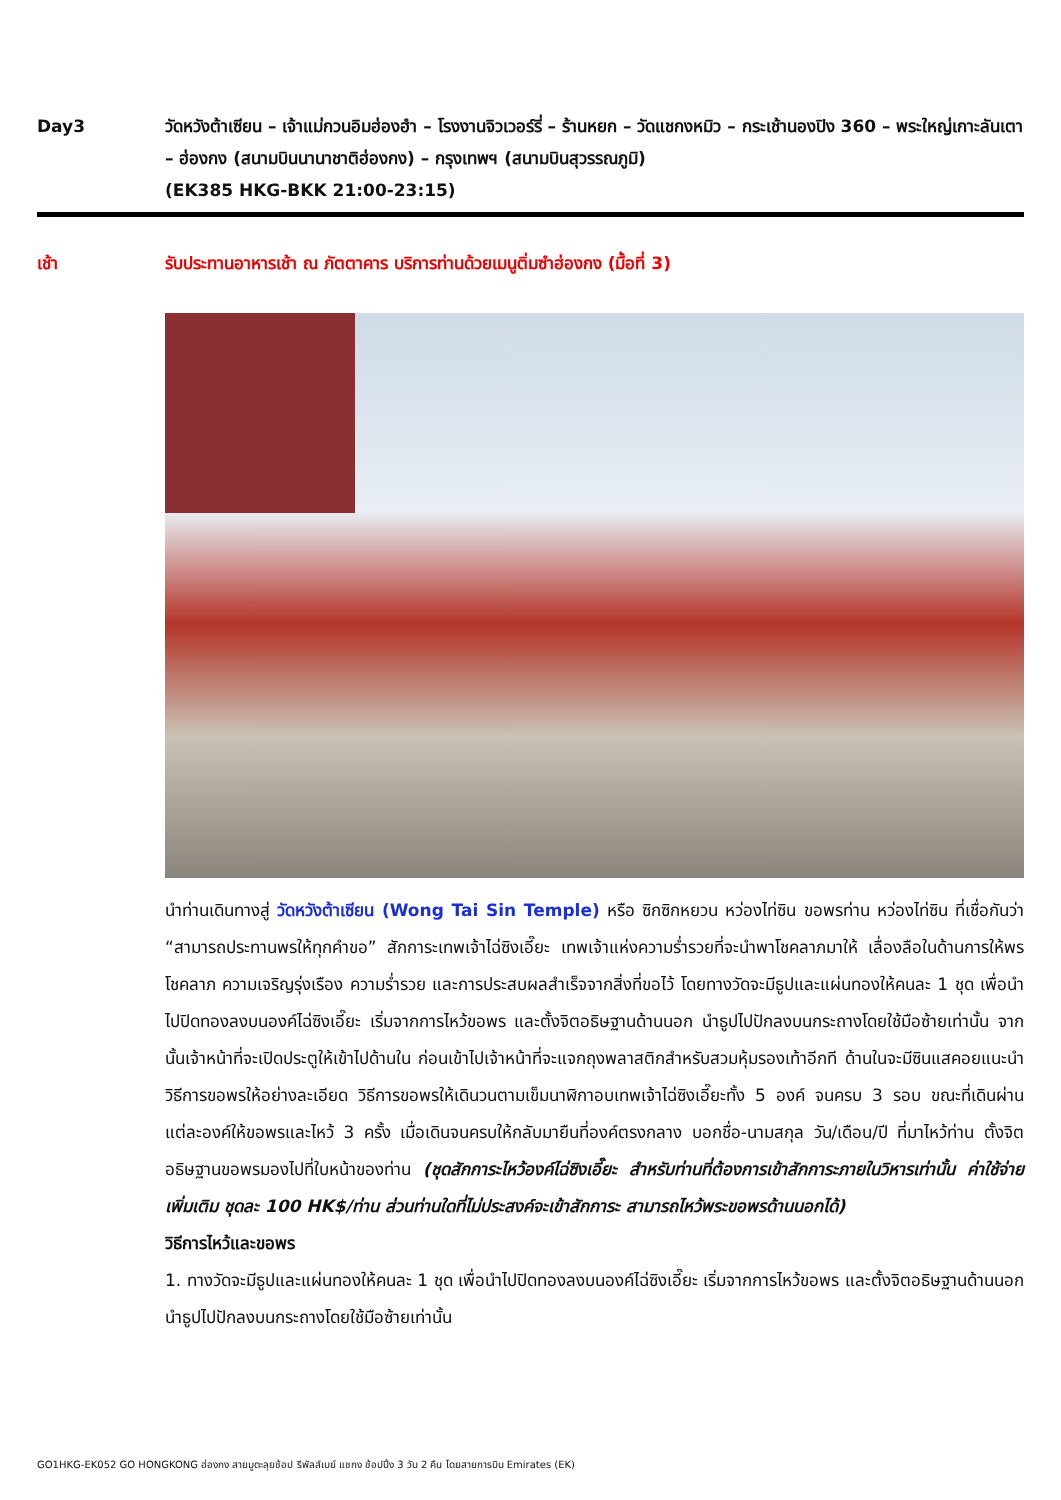Day3 วัดหวังต้าเซียน – เจ้าแม่กวนอิมฮ่องฮำ – โรงงานจิวเวอร์รี่ – ร้านหยก – วัดแชกงหมิว – กระเช้านองปิง 360 – พระใหญ่เกาะลันเตา – ฮ่องกง (สนามบินนานาชาติฮ่องกง) – กรุงเทพฯ (สนามบินสุวรรณภูมิ)
(EK385 HKG-BKK 21:00-23:15)
เช้า รับประทานอาหารเช้า ณ ภัตตาคาร บริการท่านด้วยเมนูติ่มซำฮ่องกง (มื้อที่ 3)
นำท่านเดินทางสู่ วัดหวังต้าเซียน (Wong Tai Sin Temple) หรือ ซิกซิกหยวน หว่องไท่ซิน ขอพรท่าน หว่องไท่ซิน ที่เชื่อกันว่า “สามารถประทานพรให้ทุกคำขอ” สักการะเทพเจ้าไฉ่ซิงเอี๊ยะ เทพเจ้าแห่งความร่ำรวยที่จะนำพาโชคลาภมาให้ เลื่องลือในด้านการให้พรโชคลาภ ความเจริญรุ่งเรือง ความร่ำรวย และการประสบผลสำเร็จจากสิ่งที่ขอไว้ โดยทางวัดจะมีธูปและแผ่นทองให้คนละ 1 ชุด เพื่อนำไปปิดทองลงบนองค์ไฉ่ซิงเอี๊ยะ เริ่มจากการไหว้ขอพร และตั้งจิตอธิษฐานด้านนอก นำธูปไปปักลงบนกระถางโดยใช้มือซ้ายเท่านั้น จากนั้นเจ้าหน้าที่จะเปิดประตูให้เข้าไปด้านใน ก่อนเข้าไปเจ้าหน้าที่จะแจกถุงพลาสติกสำหรับสวมหุ้มรองเท้าอีกที ด้านในจะมีซินแสคอยแนะนำวิธีการขอพรให้อย่างละเอียด วิธีการขอพรให้เดินวนตามเข็มนาฬิกาอบเทพเจ้าไฉ่ซิงเอี๊ยะทั้ง 5 องค์ จนครบ 3 รอบ ขณะที่เดินผ่านแต่ละองค์ให้ขอพรและไหว้ 3 ครั้ง เมื่อเดินจนครบให้กลับมายืนที่องค์ตรงกลาง บอกชื่อ-นามสกุล วัน/เดือน/ปี ที่มาไหว้ท่าน ตั้งจิตอธิษฐานขอพรมองไปที่ใบหน้าของท่าน (ชุดสักการะไหว้องค์ไฉ่ซิงเอี๊ยะ สำหรับท่านที่ต้องการเข้าสักการะภายในวิหารเท่านั้น ค่าใช้จ่ายเพิ่มเติม ชุดละ 100 HK$/ท่าน ส่วนท่านใดที่ไม่ประสงค์จะเข้าสักการะ สามารถไหว้พระขอพรด้านนอกได้)
วิธีการไหว้และขอพร
1. ทางวัดจะมีธูปและแผ่นทองให้คนละ 1 ชุด เพื่อนำไปปิดทองลงบนองค์ไฉ่ซิงเอี๊ยะ เริ่มจากการไหว้ขอพร และตั้งจิตอธิษฐานด้านนอก นำธูปไปปักลงบนกระถางโดยใช้มือซ้ายเท่านั้น
GO1HKG-EK052 GO HONGKONG ฮ่องกง สายมูตะลุยช้อป รีพัลส์เบย์ แชกง ช้อปปิ้ง 3 วัน 2 คืน โดยสายการบิน Emirates (EK)